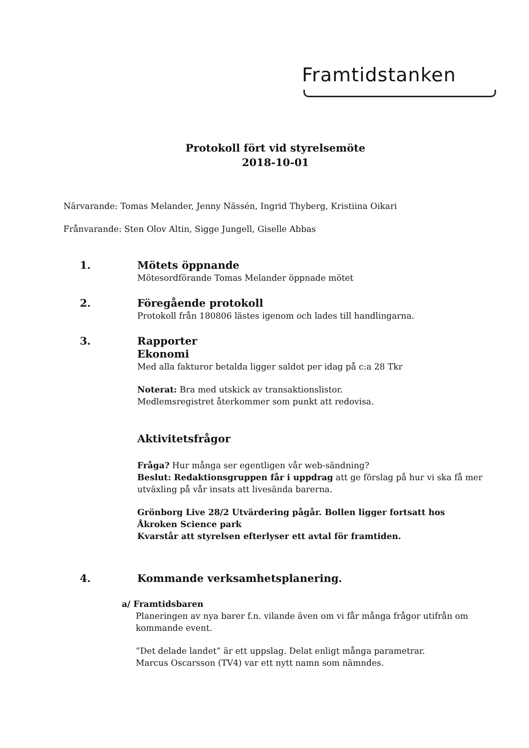Framtidstanken
Protokoll fört vid styrelsemöte
2018-10-01
Närvarande: Tomas Melander, Jenny Nässén, Ingrid Thyberg, Kristiina Oikari
Frånvarande: Sten Olov Altin, Sigge Jungell, Giselle Abbas
1.
Mötets öppnande
Mötesordförande Tomas Melander öppnade mötet
2.
Föregående protokoll
Protokoll från 180806 lästes igenom och lades till handlingarna.
3.
Rapporter
Ekonomi
Med alla fakturor betalda ligger saldot per idag på c:a 28 Tkr
Noterat: Bra med utskick av transaktionslistor.
Medlemsregistret återkommer som punkt att redovisa.
Aktivitetsfrågor
Fråga? Hur många ser egentligen vår web-sändning?
Beslut: Redaktionsgruppen får i uppdrag att ge förslag på hur vi ska få mer utväxling på vår insats att livesända barerna.
Grönborg Live 28/2 Utvärdering pågår. Bollen ligger fortsatt hos Åkroken Science park
Kvarstår att styrelsen efterlyser ett avtal för framtiden.
4.
Kommande verksamhetsplanering.
a/ Framtidsbaren
Planeringen av nya barer f.n. vilande även om vi får många frågor utifrån om kommande event.
”Det delade landet” är ett uppslag. Delat enligt många parametrar.
Marcus Oscarsson (TV4) var ett nytt namn som nämndes.